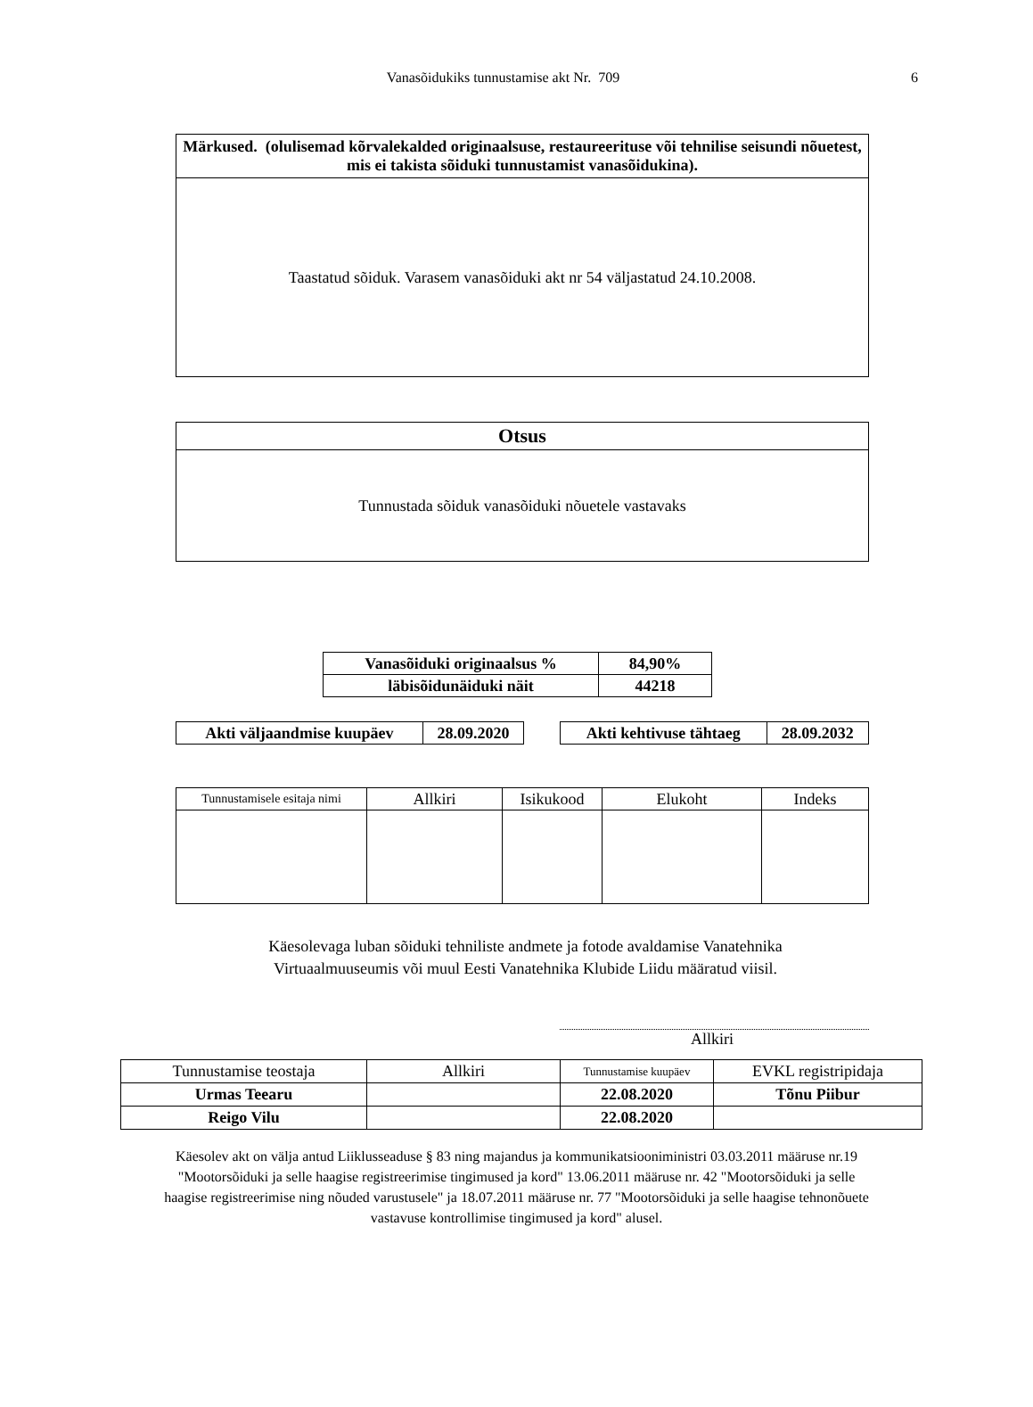Vanasõidukiks tunnustamise akt Nr. 709 6
| Märkused. (olulisemad kõrvalekalded originaalsuse, restaureerituse või tehnilise seisundi nõuetest, mis ei takista sõiduki tunnustamist vanasõidukina). |
| --- |
| Taastatud sõiduk. Varasem vanasõiduki akt nr 54 väljastatud 24.10.2008. |
| Otsus |
| --- |
| Tunnustada sõiduk vanasõiduki nõuetele vastavaks |
| Vanasõiduki originaalsus % | 84,90% |
| läbisõidunäiduki näit | 44218 |
| Akti väljaandmise kuupäev | 28.09.2020 |
| Akti kehtivuse tähtaeg | 28.09.2032 |
| Tunnustamisele esitaja nimi | Allkiri | Isikukood | Elukoht | Indeks |
| --- | --- | --- | --- | --- |
Käesolevaga luban sõiduki tehniliste andmete ja fotode avaldamise Vanatehnika
Virtuaalmuuseumis või muul Eesti Vanatehnika Klubide Liidu määratud viisil.
Allkiri
| Tunnustamise teostaja | Allkiri | Tunnustamise kuupäev | EVKL registripidaja |
| --- | --- | --- | --- |
| Urmas Teearu | | 22.08.2020 | Tõnu Piibur |
| Reigo Vilu | | 22.08.2020 | |
Käesolev akt on välja antud Liiklusseaduse § 83 ning majandus ja kommunikatsiooniministri 03.03.2011 määruse nr.19 "Mootorsõiduki ja selle haagise registreerimise tingimused ja kord" 13.06.2011 määruse nr. 42 "Mootorsõiduki ja selle haagise registreerimise ning nõuded varustusele" ja 18.07.2011 määruse nr. 77 "Mootorsõiduki ja selle haagise tehnonõuete vastavuse kontrollimise tingimused ja kord" alusel.